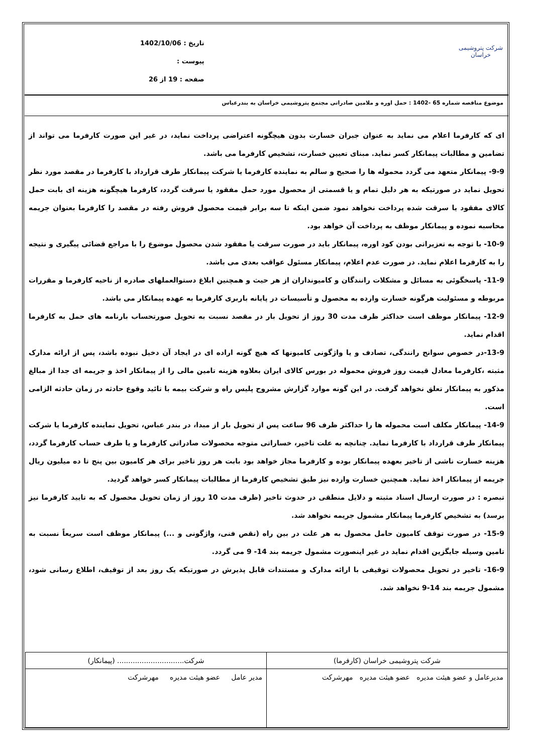شرکت پتروشیمی خراسان
تاریخ : 1402/10/06
پیوست :
صفحه : 19 از 26
موضوع مناقصه شماره 65 -1402 : حمل اوره و ملامین صادراتی مجتمع پتروشیمی خراسان به بندرعباس
ای که کارفرما اعلام می نماید به عنوان جبران خسارت بدون هیچگونه اعتراضی پرداخت نماید، در غیر این صورت کارفرما می تواند از تضامین و مطالبات پیمانکار کسر نماید. مبنای تعیین خسارت، تشخیص کارفرما می باشد.
9-9- پیمانکار متعهد می گردد محموله ها را صحیح و سالم به نماینده کارفرما یا شرکت پیمانکار طرف قرارداد با کارفرما در مقصد مورد نظر تحویل نماید در صورتیکه به هر دلیل تمام و یا قسمتی از محصول مورد حمل مفقود یا سرقت گردد، کارفرما هیچگونه هزینه ای بابت حمل کالای مفقود یا سرقت شده پرداخت نخواهد نمود ضمن اینکه تا سه برابر قیمت محصول فروش رفته در مقصد را کارفرما بعنوان جریمه محاسبه نموده و پیمانکار موظف به پرداخت آن خواهد بود.
10-9- با توجه به تعزیراتی بودن کود اوره، پیمانکار باید در صورت سرقت یا مفقود شدن محصول موضوع را با مراجع قضائی پیگیری و نتیجه را به کارفرما اعلام نماید. در صورت عدم اعلام، پیمانکار مسئول عواقب بعدی می باشد.
11-9- پاسخگوئی به مسائل و مشکلات رانندگان و کامیونداران از هر حیث و همچنین ابلاغ دستوالعملهای صادره از ناحیه کارفرما و مقررات مربوطه و مسئولیت هرگونه خسارت وارده به محصول و تأسیسات در پایانه باربری کارفرما به عهده پیمانکار می باشد.
12-9- پیمانکار موظف است حداکثر ظرف مدت 30 روز از تحویل بار در مقصد نسبت به تحویل صورتحساب بارنامه های حمل به کارفرما اقدام نماید.
13-9-در خصوص سوانح رانندگی، تصادف و یا واژگونی کامیونها که هیچ گونه اراده ای در ایجاد آن دخیل نبوده باشد، پس از ارائه مدارک مثبته ،کارفرما معادل قیمت روز فروش محموله در بورس کالای ایران بعلاوه هزینه تامین مالی را از پیمانکار اخذ و جریمه ای جدا از مبالغ مذکور به پیمانکار تعلق نخواهد گرفت. در این گونه موارد گزارش مشروح پلیس راه و شرکت بیمه با تائید وقوع حادثه در زمان حادثه الزامی است.
14-9- پیمانکار مکلف است محموله ها را حداکثر ظرف 96 ساعت پس از تحویل بار از مبدا، در بندر عباس، تحویل نماینده کارفرما یا شرکت پیمانکار طرف قرارداد با کارفرما نماید. چنانچه به علت تاخیر، خساراتی متوجه محصولات صادراتی کارفرما و یا طرف حساب کارفرما گردد، هزینه خسارت ناشی از تاخیر بعهده پیمانکار بوده و کارفرما مجاز خواهد بود بابت هر روز تاخیر برای هر کامیون بین پنج تا ده میلیون ریال جریمه از پیمانکار اخذ نماید. همچنین خسارت وارده نیز طبق تشخیص کارفرما از مطالبات پیمانکار کسر خواهد گردید.
تبصره : در صورت ارسال اسناد مثبته و دلایل منطقی در حدوث تاخیر (ظرف مدت 10 روز از زمان تحویل محصول که به تایید کارفرما نیز برسد) به تشخیص کارفرما پیمانکار مشمول جریمه نخواهد شد.
15-9- در صورت توقف کامیون حامل محصول به هر علت در بین راه (نقص فنی، واژگونی و ...) پیمانکار موظف است سریعاً نسبت به تامین وسیله جایگزین اقدام نماید در غیر اینصورت مشمول جریمه بند 14- 9 می گردد.
16-9- تاخیر در تحویل محصولات توقیفی با ارائه مدارک و مستندات قابل پذیرش در صورتیکه یک روز بعد از توقیف، اطلاع رسانی شود، مشمول جریمه بند 14-9 نخواهد شد.
| شرکت پتروشیمی خراسان (کارفرما) | شرکت.............................. (پیمانکار) |
| مدیرعامل و عضو هیئت مدیره عضو هیئت مدیره مهرشرکت | مدیر عامل عضو هیئت مدیره مهرشرکت |